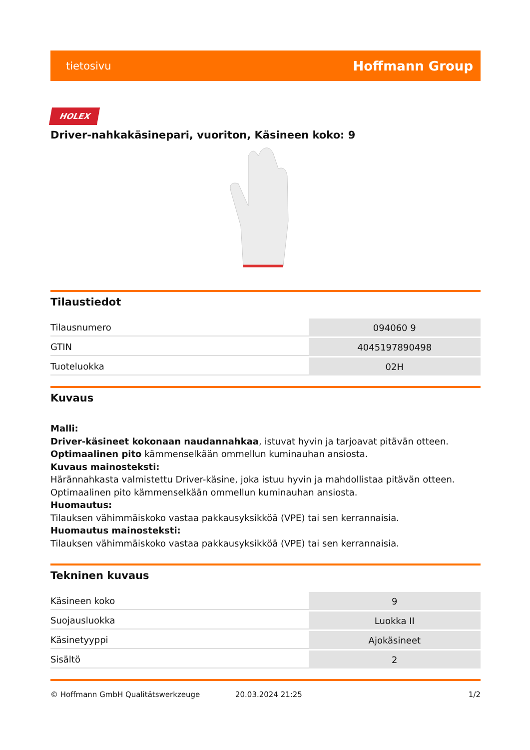tietosivu Hoffmann Group
HOLEX
Driver-nahkakäsinepari, vuoriton, Käsineen koko: 9
Tilaustiedot
| Tilausnumero | 094060 9 |
| GTIN | 4045197890498 |
| Tuoteluokka | 02H |
Kuvaus
Malli:
Driver-käsineet kokonaan naudannahkaa, istuvat hyvin ja tarjoavat pitävän otteen.
Optimaalinen pito kämmenselkään ommellun kuminauhan ansiosta.
Kuvaus mainosteksti:
Härännahkasta valmistettu Driver-käsine, joka istuu hyvin ja mahdollistaa pitävän otteen.
Optimaalinen pito kämmenselkään ommellun kuminauhan ansiosta.
Huomautus:
Tilauksen vähimmäiskoko vastaa pakkausyksikköä (VPE) tai sen kerrannaisia.
Huomautus mainosteksti:
Tilauksen vähimmäiskoko vastaa pakkausyksikköä (VPE) tai sen kerrannaisia.
Tekninen kuvaus
| Käsineen koko | 9 |
| Suojausluokka | Luokka II |
| Käsinetyyppi | Ajokäsineet |
| Sisältö | 2 |
© Hoffmann GmbH Qualitätswerkzeuge 20.03.2024 21:25 1/2